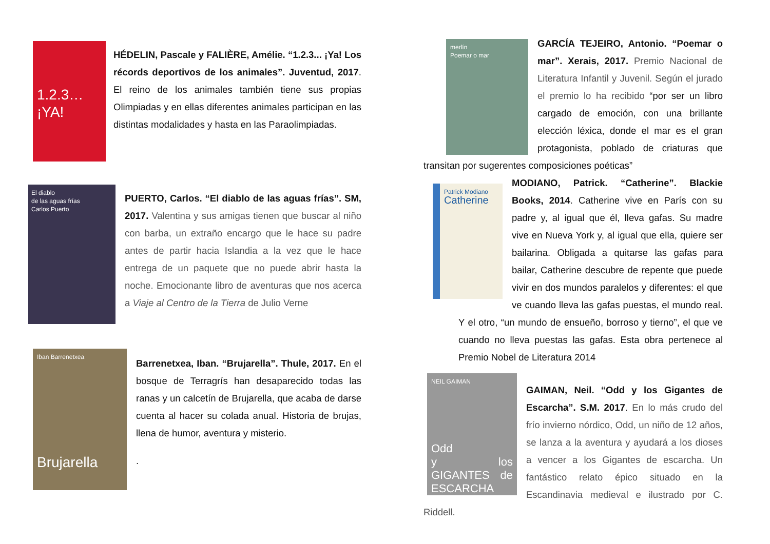1.2.3…
¡YA!
HÉDELIN, Pascale y FALIÈRE, Amélie. “1.2.3... ¡Ya! Los récords deportivos de los animales”. Juventud, 2017. El reino de los animales también tiene sus propias Olimpiadas y en ellas diferentes animales participan en las distintas modalidades y hasta en las Paraolimpiadas.
El diablo
de las aguas frías
Carlos Puerto
PUERTO, Carlos. “El diablo de las aguas frías”. SM, 2017. Valentina y sus amigas tienen que buscar al niño con barba, un extraño encargo que le hace su padre antes de partir hacia Islandia a la vez que le hace entrega de un paquete que no puede abrir hasta la noche. Emocionante libro de aventuras que nos acerca a Viaje al Centro de la Tierra de Julio Verne
Iban Barrenetxea
Brujarella
Barrenetxea, Iban. “Brujarella”. Thule, 2017. En el bosque de Terragrís han desaparecido todas las ranas y un calcetín de Brujarella, que acaba de darse cuenta al hacer su colada anual. Historia de brujas, llena de humor, aventura y misterio.
.
merlín
Poemar o mar
GARCÍA TEJEIRO, Antonio. “Poemar o mar”. Xerais, 2017. Premio Nacional de Literatura Infantil y Juvenil. Según el jurado el premio lo ha recibido “por ser un libro cargado de emoción, con una brillante elección léxica, donde el mar es el gran protagonista, poblado de criaturas que transitan por sugerentes composiciones poéticas”
Patrick Modiano
Catherine
MODIANO, Patrick. “Catherine”. Blackie Books, 2014. Catherine vive en París con su padre y, al igual que él, lleva gafas. Su madre vive en Nueva York y, al igual que ella, quiere ser bailarina. Obligada a quitarse las gafas para bailar, Catherine descubre de repente que puede vivir en dos mundos paralelos y diferentes: el que ve cuando lleva las gafas puestas, el mundo real. Y el otro, “un mundo de ensueño, borroso y tierno”, el que ve cuando no lleva puestas las gafas. Esta obra pertenece al Premio Nobel de Literatura 2014
NEIL GAIMAN
Odd
y los GIGANTES de ESCARCHA
GAIMAN, Neil. “Odd y los Gigantes de Escarcha”. S.M. 2017. En lo más crudo del frío invierno nórdico, Odd, un niño de 12 años, se lanza a la aventura y ayudará a los dioses a vencer a los Gigantes de escarcha. Un fantástico relato épico situado en la Escandinavia medieval e ilustrado por C. Riddell.